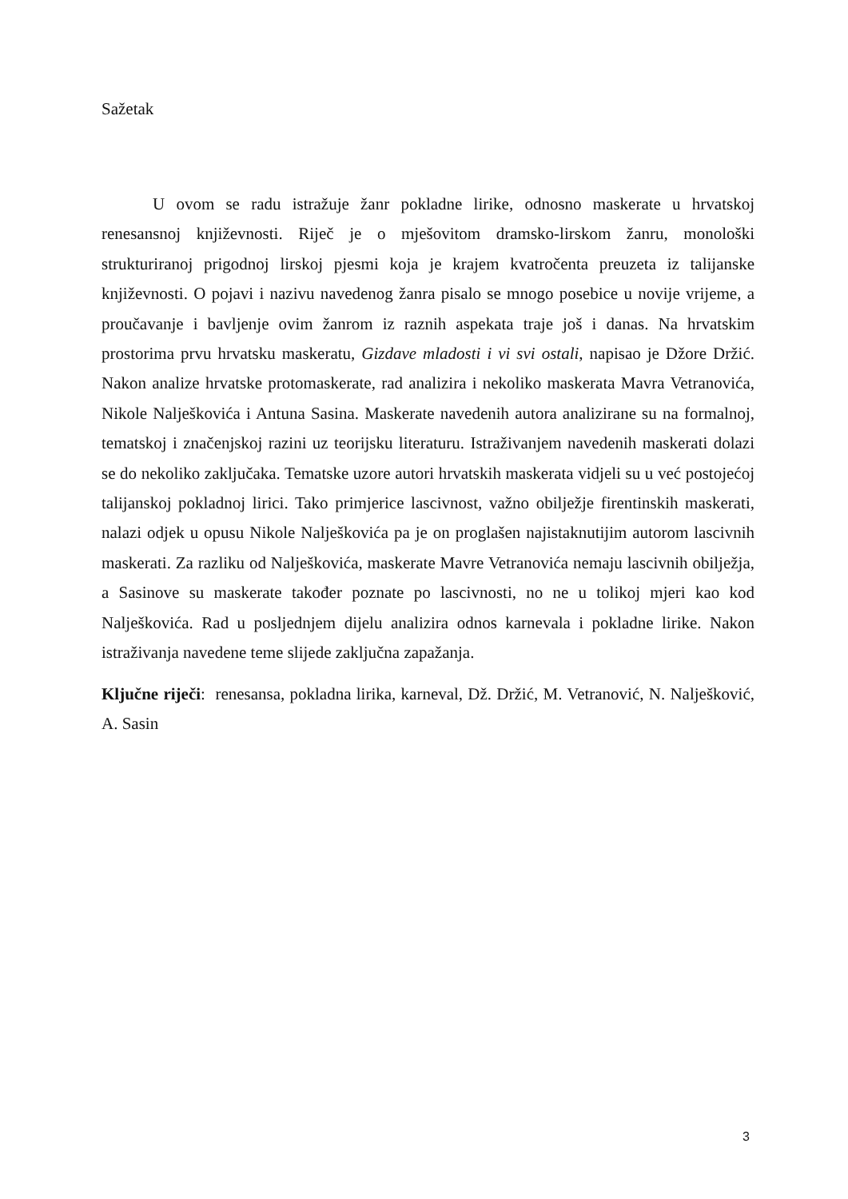Sažetak
U ovom se radu istražuje žanr pokladne lirike, odnosno maskerate u hrvatskoj renesansnoj književnosti. Riječ je o mješovitom dramsko-lirskom žanru, monološki strukturiranoj prigodnoj lirskoj pjesmi koja je krajem kvatročenta preuzeta iz talijanske književnosti. O pojavi i nazivu navedenog žanra pisalo se mnogo posebice u novije vrijeme, a proučavanje i bavljenje ovim žanrom iz raznih aspekata traje još i danas. Na hrvatskim prostorima prvu hrvatsku maskeratu, Gizdave mladosti i vi svi ostali, napisao je Džore Držić. Nakon analize hrvatske protomaskerate, rad analizira i nekoliko maskerata Mavra Vetranovića, Nikole Nalješkovića i Antuna Sasina. Maskerate navedenih autora analizirane su na formalnoj, tematskoj i značenjskoj razini uz teorijsku literaturu. Istraživanjem navedenih maskerati dolazi se do nekoliko zaključaka. Tematske uzore autori hrvatskih maskerata vidjeli su u već postojećoj talijanskoj pokladnoj lirici. Tako primjerice lascivnost, važno obilježje firentinskih maskerati, nalazi odjek u opusu Nikole Nalješkovića pa je on proglašen najistaknutijim autorom lascivnih maskerati. Za razliku od Nalješkovića, maskerate Mavre Vetranovića nemaju lascivnih obilježja, a Sasinove su maskerate također poznate po lascivnosti, no ne u tolikoj mjeri kao kod Nalješkovića. Rad u posljednjem dijelu analizira odnos karnevala i pokladne lirike. Nakon istraživanja navedene teme slijede zaključna zapažanja.
Ključne riječi: renesansa, pokladna lirika, karneval, Dž. Držić, M. Vetranović, N. Nalješković, A. Sasin
3